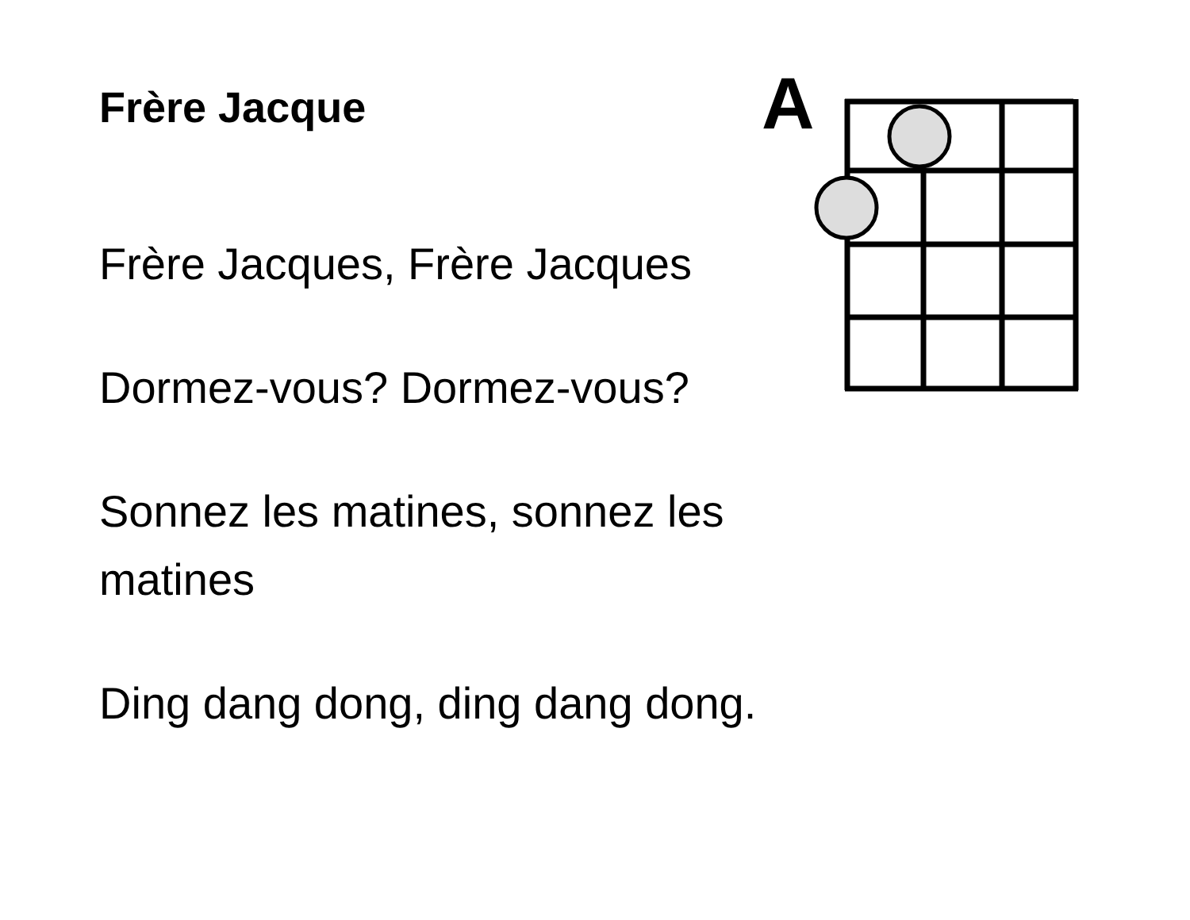Frère Jacque
Frère Jacques, Frère Jacques
Dormez-vous? Dormez-vous?
Sonnez les matines, sonnez les matines
Ding dang dong, ding dang dong.
A